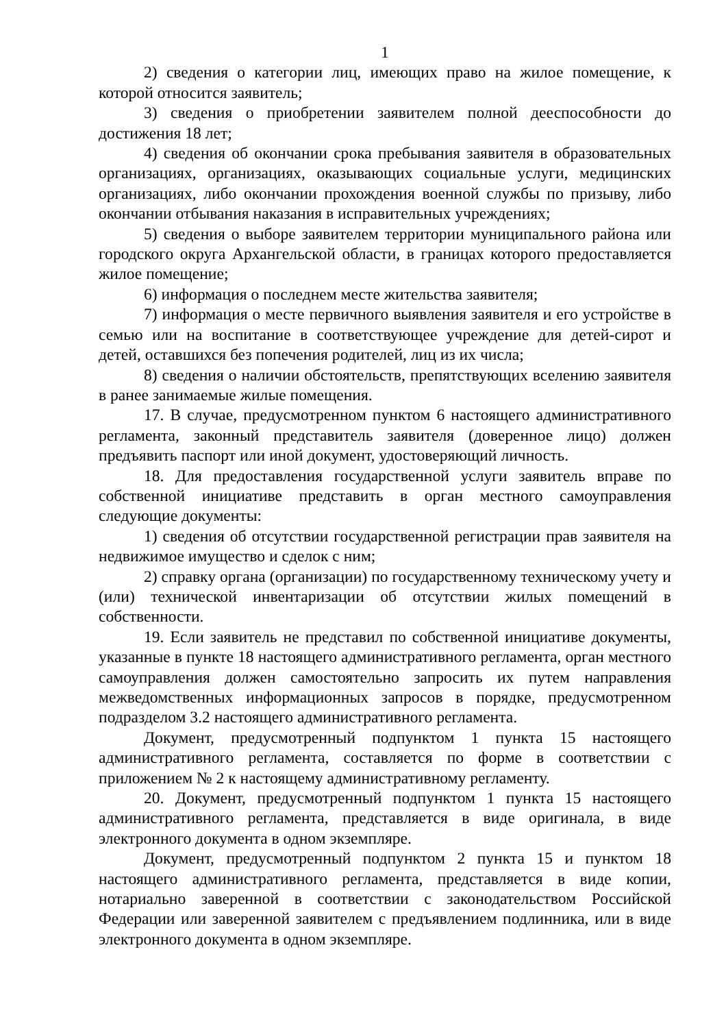1
2) сведения о категории лиц, имеющих право на жилое помещение, к которой относится заявитель;
3) сведения о приобретении заявителем полной дееспособности до достижения 18 лет;
4) сведения об окончании срока пребывания заявителя в образовательных организациях, организациях, оказывающих социальные услуги, медицинских организациях, либо окончании прохождения военной службы по призыву, либо окончании отбывания наказания в исправительных учреждениях;
5) сведения о выборе заявителем территории муниципального района или городского округа Архангельской области, в границах которого предоставляется жилое помещение;
6) информация о последнем месте жительства заявителя;
7) информация о месте первичного выявления заявителя и его устройстве в семью или на воспитание в соответствующее учреждение для детей-сирот и детей, оставшихся без попечения родителей, лиц из их числа;
8) сведения о наличии обстоятельств, препятствующих вселению заявителя в ранее занимаемые жилые помещения.
17. В случае, предусмотренном пунктом 6 настоящего административного регламента, законный представитель заявителя (доверенное лицо) должен предъявить паспорт или иной документ, удостоверяющий личность.
18. Для предоставления государственной услуги заявитель вправе по собственной инициативе представить в орган местного самоуправления следующие документы:
1) сведения об отсутствии государственной регистрации прав заявителя на недвижимое имущество и сделок с ним;
2) справку органа (организации) по государственному техническому учету и (или) технической инвентаризации об отсутствии жилых помещений в собственности.
19. Если заявитель не представил по собственной инициативе документы, указанные в пункте 18 настоящего административного регламента, орган местного самоуправления должен самостоятельно запросить их путем направления межведомственных информационных запросов в порядке, предусмотренном подразделом 3.2 настоящего административного регламента.
Документ, предусмотренный подпунктом 1 пункта 15 настоящего административного регламента, составляется по форме в соответствии с приложением № 2 к настоящему административному регламенту.
20. Документ, предусмотренный подпунктом 1 пункта 15 настоящего административного регламента, представляется в виде оригинала, в виде электронного документа в одном экземпляре.
Документ, предусмотренный подпунктом 2 пункта 15 и пунктом 18 настоящего административного регламента, представляется в виде копии, нотариально заверенной в соответствии с законодательством Российской Федерации или заверенной заявителем с предъявлением подлинника, или в виде электронного документа в одном экземпляре.